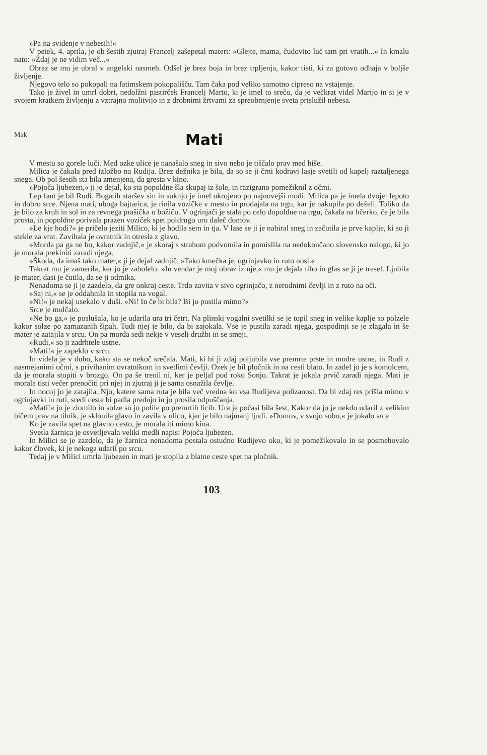»Pa na svidenje v nebesih!«
V petek, 4. aprila, je ob šestih zjutraj Francelj zašepetal materi: »Glejte, mama, čudovito luč tam pri vratih...« In kmalu nato: »Zdaj je ne vidim več...«
Obraz se mu je ubral v angelski nasmeh. Odšel je brez boja in brez trpljenja, kakor tisti, ki za gotovo odhaja v boljše življenje.
Njegovo telo so pokopali na fatimskem pokopališču. Tam čaka pod veliko samotno cipreso na vstajenje.
Tako je živel in umrl dobri, nedolžni pastirček Francelj Marto, ki je imel to srečo, da je večkrat videl Marijo in si je v svojem kratkem življenju z vztrajno molitvijo in z drobnimi žrtvami za spreobrnjenje sveta prislužil nebesa.
Mak
Mati
V mestu so gorele luči. Med ozke ulice je nanašalo sneg in sivo nebo je tiščalo prav med hiše.
Milica je čakala pred izložbo na Rudija. Brez dežnika je bila, da so se ji črni kodravi lasje svetili od kapelj raztaljenega snega. Ob pol šestih sta bila zmenjena, da gresta v kino.
»Pojoča ljubezen,« ji je dejal, ko sta popoldne šla skupaj iz šole, in razigrano pomežiknil z očmi.
Lep fant je bil Rudi. Bogatih staršev sin in suknjo je imel ukrojeno po najnovejši modi. Milica pa je imela dvoje: lepoto in dobro srce. Njena mati, uboga bajtarica, je rinila vozičke v mesto in prodajala na trgu, kar je nakupila po deželi. Toliko da je bilo za kruh in sol in za revnega prašička o božiču. V ogrinjači je stala po celo dopoldne na trgu, čakala na hčerko, če je bila prosta, in popoldne porivala prazen voziček spet poldrugo uro daleč domov.
»Le kje hodi?« je pričelo jeziti Milico, ki je hodila sem in tja. V lase se ji je nabiral sneg in začutila je prve kaplje, ki so ji stekle za vrat. Zavihala je ovratnik in otresla z glavo.
»Morda pa ga ne bo, kakor zadnjič,« je skoraj s strahom podvomila in pomislila na nedokončano slovensko nalogo, ki jo je morala prekiniti zaradi njega.
»Škoda, da imaš tako mater,« ji je dejal zadnjič. »Tako kmečka je, ogrinjavko in ruto nosi.«
Takrat mu je zamerila, ker jo je zabolelo. »In vendar je moj obraz iz nje,« mu je dejala tiho in glas se ji je tresel. Ljubila je mater, dasi je čutila, da se ji odmika.
Nenadoma se ji je zazdelo, da gre onkraj ceste. Trdo zavita v sivo ogrinjačo, z nerodnimi čevlji in z ruto na oči.
»Saj ni,« se je oddahnila in stopila na vogal.
»Ni!« je nekaj usekalo v duši. »Ni! In če bi bila? Bi jo pustila mimo?«
Srce je molčalo.
»Ne bo ga,« je poslušala, ko je udarila ura tri četrt. Na plinski vogalni svetilki se je topil sneg in velike kaplje so polzele kakor solze po zamazanih šipah. Tudi njej je bilo, da bi zajokala. Vse je pustila zaradi njega, gospodinji se je zlagala in še mater je zatajila v srcu. On pa morda sedi nekje v veseli družbi in se smeji.
»Rudi,« so ji zadrhtele ustne.
»Mati!« je zapeklo v srcu.
In videla je v duhu, kako sta se nekoč srečala. Mati, ki bi ji zdaj poljubila vse premrte prste in modre ustne, in Rudi z nasmejanimi očmi, s privihanim ovratnikom in svetlimi čevlji. Ozek je bil pločnik in na cesti blato. In zadel jo je s komolcem, da je morala stopiti v brozgo. On pa še trenil ni, ker je peljal pod roko Sonjo. Takrat je jokala prvič zaradi njega. Mati je morala tisti večer prenočiti pri njej in zjutraj ji je sama osnažila čevlje.
In nocoj jo je zatajila. Njo, katere sama ruta je bila več vredna ko vsa Rudijeva polizanost. Da bi zdaj res prišla mimo v ogrinjavki in ruti, sredi ceste bi padla prednjo in jo prosila odpuščanja.
»Mati!« jo je zlomilo in solze so jo polile po premrtih licih. Ura je počasi bila šest. Kakor da jo je nekdo udaril z velikim bičem prav na tilnik, je sklonila glavo in zavila v ulico, kjer je bilo najmanj ljudi. »Domov, v svojo sobo,« je jokalo srce
Ko je zavila spet na glavno cesto, je morala iti mimo kina.
Svetla žarnica je osvetljevala veliki medli napis: Pojoča ljubezen.
In Milici se je zazdelo, da je žarnica nenadoma postala ostudno Rudijevo oko, ki je pomežikovalo in se posmehovalo kakor človek, ki je nekoga udaril po srcu.
Tedaj je v Milici umrla ljubezen in mati je stopila z blatne ceste spet na pločnik.
103